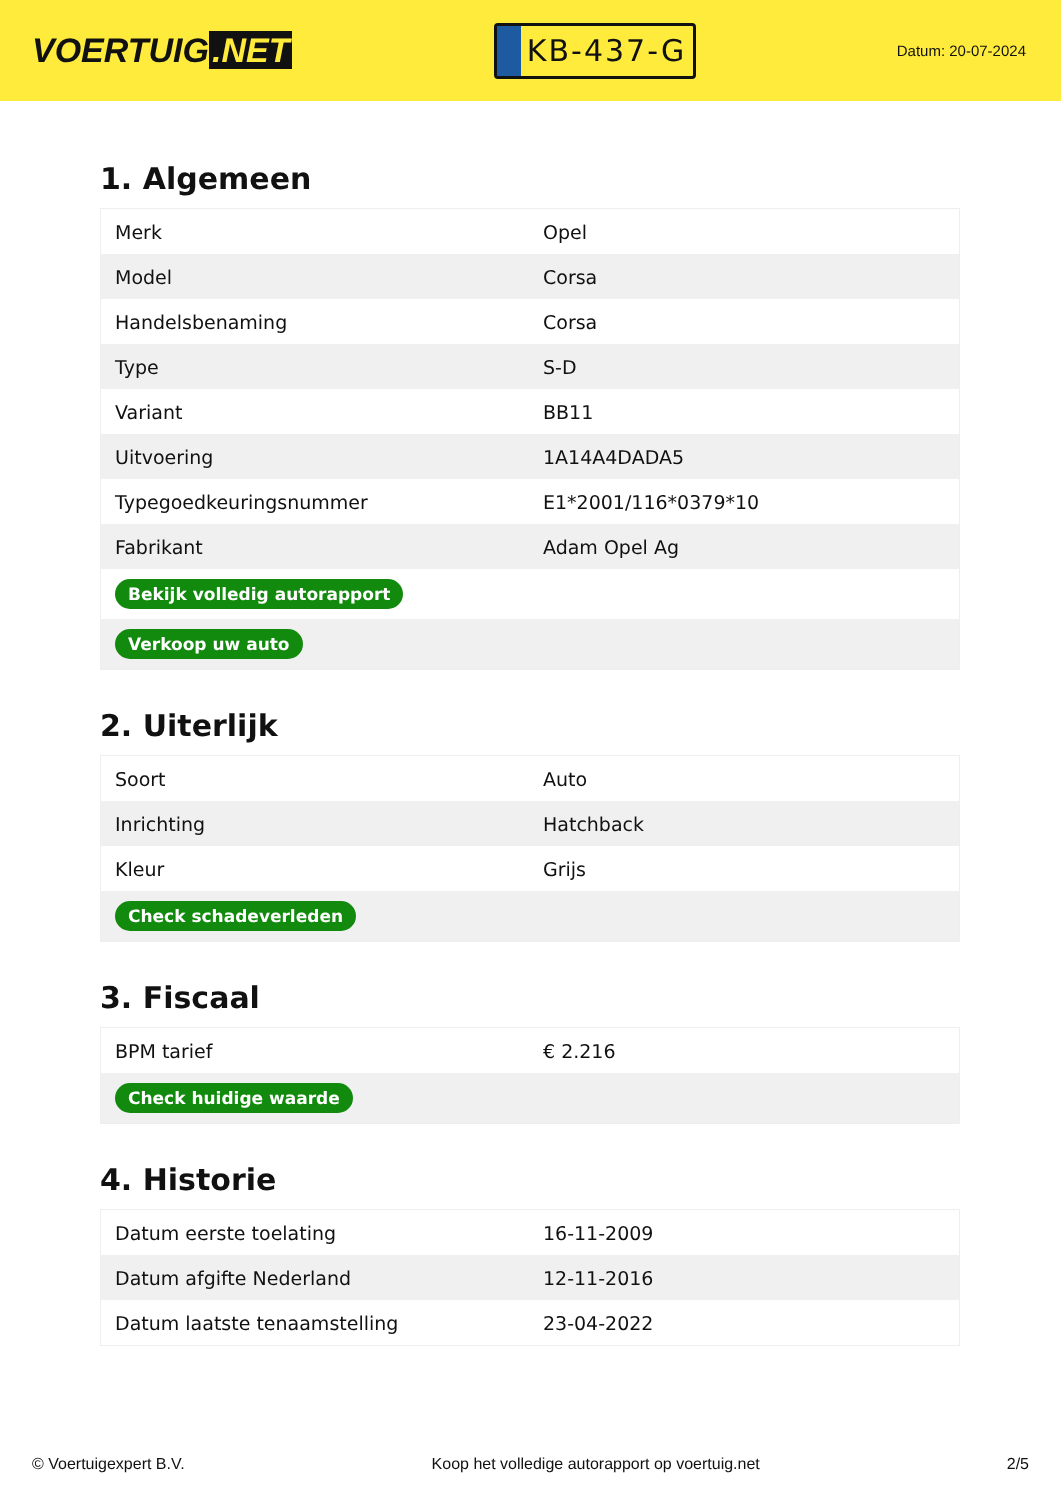VOERTUIG.NET
KB-437-G
Datum: 20-07-2024
1. Algemeen
| Merk | Opel |
| Model | Corsa |
| Handelsbenaming | Corsa |
| Type | S-D |
| Variant | BB11 |
| Uitvoering | 1A14A4DADA5 |
| Typegoedkeuringsnummer | E1*2001/116*0379*10 |
| Fabrikant | Adam Opel Ag |
| Bekijk volledig autorapport | |
| Verkoop uw auto | |
2. Uiterlijk
| Soort | Auto |
| Inrichting | Hatchback |
| Kleur | Grijs |
| Check schadeverleden | |
3. Fiscaal
| BPM tarief | € 2.216 |
| Check huidige waarde | |
4. Historie
| Datum eerste toelating | 16-11-2009 |
| Datum afgifte Nederland | 12-11-2016 |
| Datum laatste tenaamstelling | 23-04-2022 |
© Voertuigexpert B.V. Koop het volledige autorapport op voertuig.net 2/5